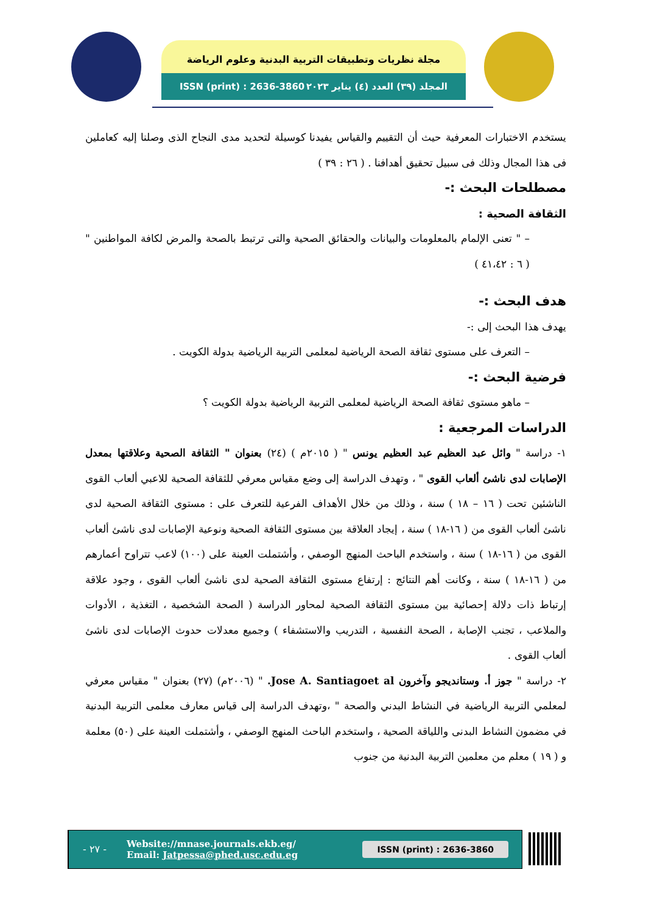مجلة نظريات وتطبيقات التربية البدنية وعلوم الرياضة
ISSN (print) : 2636-3860 المجلد (٣٩) العدد (٤) يناير ٢٠٢٣
يستخدم الاختبارات المعرفية حيث أن التقييم والقياس يفيدنا كوسيلة لتحديد مدى النجاح الذى وصلنا إليه كعاملين فى هذا المجال وذلك فى سبيل تحقيق أهدافنا . ( ٢٦ : ٣٩ )
مصطلحات البحث :-
الثقافة الصحية :
– " تعنى الإلمام بالمعلومات والبيانات والحقائق الصحية والتى ترتبط بالصحة والمرض لكافة المواطنين " ( ٦ : ٤١،٤٢ )
هدف البحث :-
يهدف هذا البحث إلى :-
– التعرف على مستوى ثقافة الصحة الرياضية لمعلمى التربية الرياضية بدولة الكويت .
فرضية البحث :-
– ماهو مستوى ثقافة الصحة الرياضية لمعلمى التربية الرياضية بدولة الكويت ؟
الدراسات المرجعية :
١- دراسة " وائل عبد العظيم عبد العظيم يونس " ( ٢٠١٥م ) (٢٤) بعنوان " الثقافة الصحية وعلاقتها بمعدل الإصابات لدى ناشئ ألعاب القوى " ، وتهدف الدراسة إلى وضع مقياس معرفي للثقافة الصحية للاعبي ألعاب القوى الناشئين تحت ( ١٦ – ١٨ ) سنة ، وذلك من خلال الأهداف الفرعية للتعرف على : مستوى الثقافة الصحية لدى ناشئ ألعاب القوى من ( ١٦-١٨ ) سنة ، إيجاد العلاقة بين مستوى الثقافة الصحية ونوعية الإصابات لدى ناشئ ألعاب القوى من ( ١٦-١٨ ) سنة ، واستخدم الباحث المنهج الوصفي ، وأشتملت العينة على (١٠٠) لاعب تتراوح أعمارهم من ( ١٦-١٨ ) سنة ، وكانت أهم النتائج : إرتفاع مستوى الثقافة الصحية لدى ناشئ ألعاب القوى ، وجود علاقة إرتباط ذات دلالة إحصائية بين مستوى الثقافة الصحية لمحاور الدراسة ( الصحة الشخصية ، التغذية ، الأدوات والملاعب ، تجنب الإصابة ، الصحة النفسية ، التدريب والاستشفاء ) وجميع معدلات حدوث الإصابات لدى ناشئ ألعاب القوى .
٢- دراسة " جوز أ. وستانديجو وآخرون Jose A. Santiagoet al. " (٢٠٠٦م) (٢٧) بعنوان " مقياس معرفي لمعلمي التربية الرياضية في النشاط البدني والصحة " ،وتهدف الدراسة إلى قياس معارف معلمى التربية البدنية في مضمون النشاط البدنى واللياقة الصحية ، واستخدم الباحث المنهج الوصفي ، وأشتملت العينة على (٥٠) معلمة و ( ١٩ ) معلم من معلمين التربية البدنية من جنوب
- ٢٧ -
Website://mnase.journals.ekb.eg/
Email: Jatpessa@phed.usc.edu.eg
ISSN (print) : 2636-3860